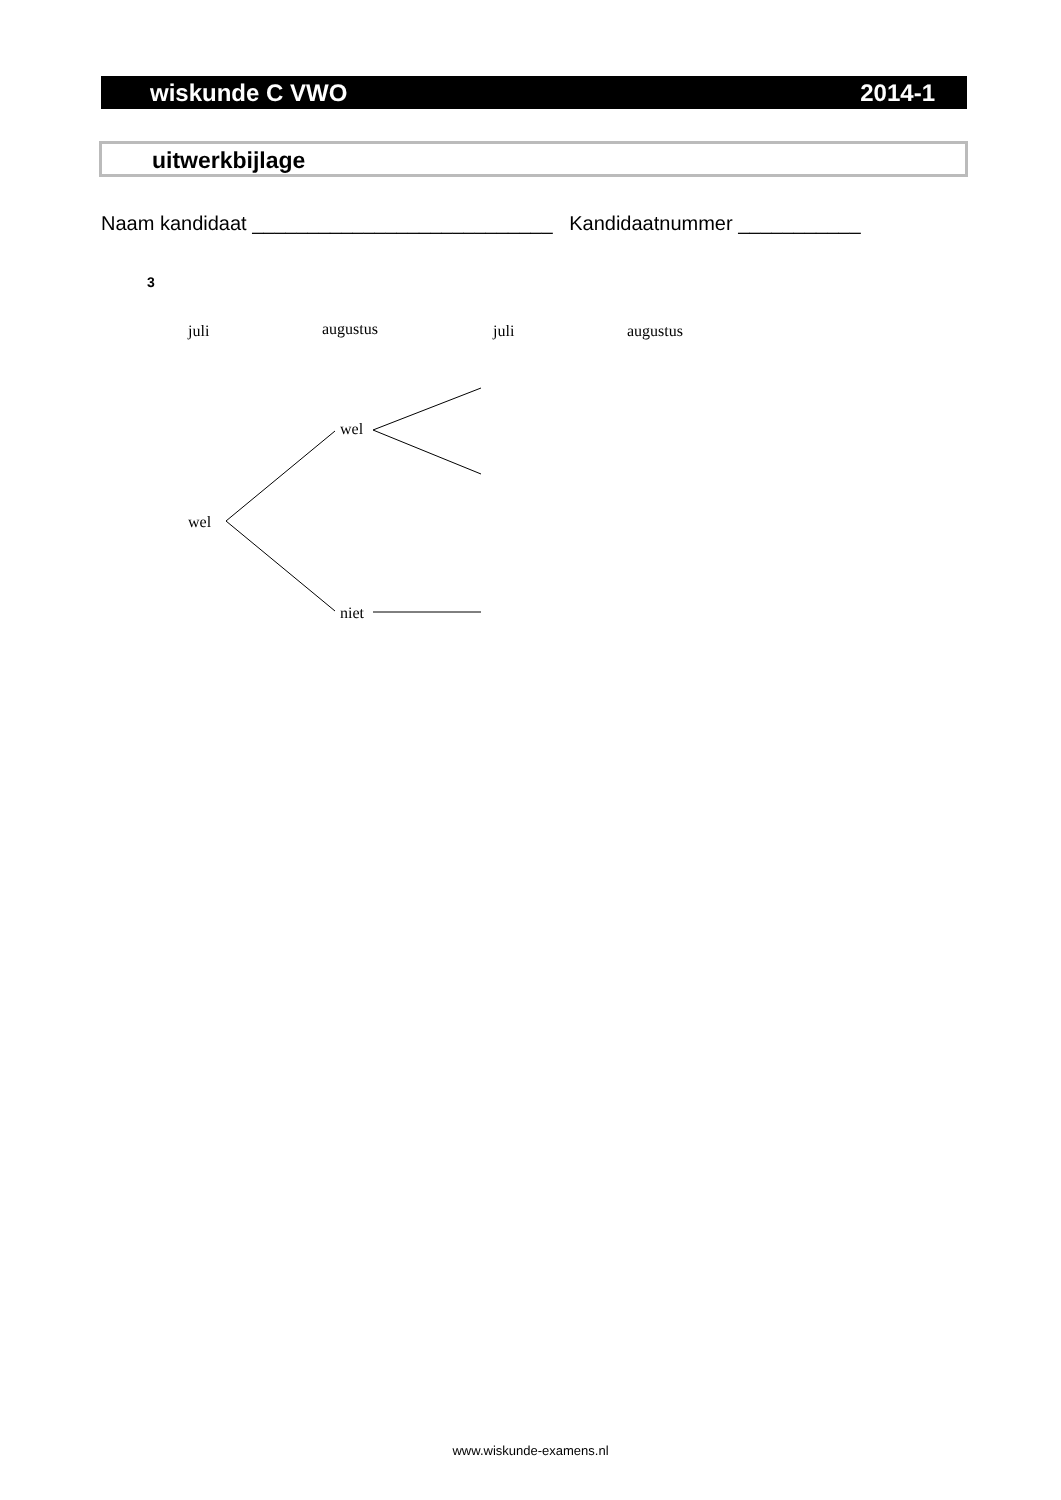wiskunde C VWO 2014-1
uitwerkbijlage
Naam kandidaat ___________________________ Kandidaatnummer ___________
3
juli augustus juli augustus
wel
wel
niet
www.wiskunde-examens.nl